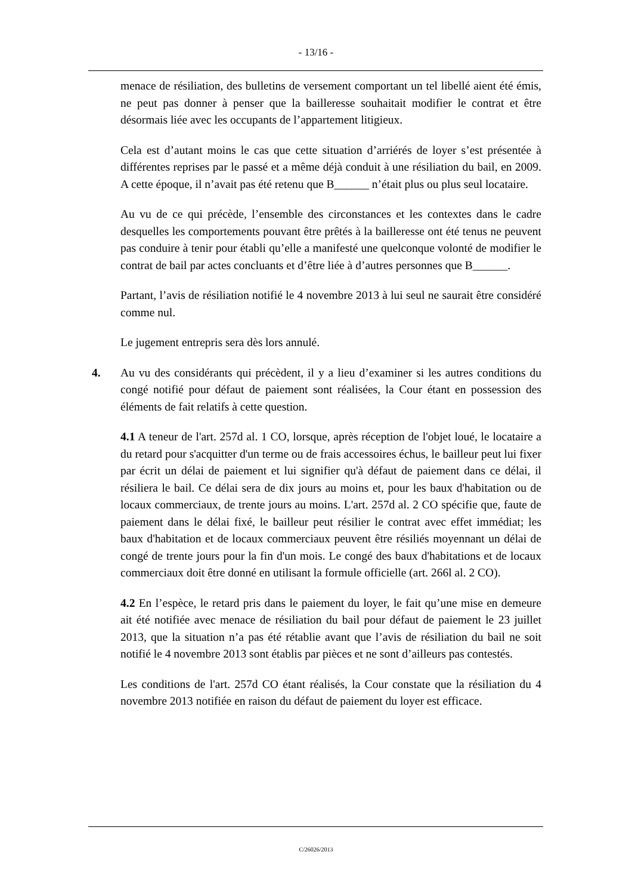- 13/16 -
menace de résiliation, des bulletins de versement comportant un tel libellé aient été émis, ne peut pas donner à penser que la bailleresse souhaitait modifier le contrat et être désormais liée avec les occupants de l’appartement litigieux.
Cela est d’autant moins le cas que cette situation d’arriérés de loyer s’est présentée à différentes reprises par le passé et a même déjà conduit à une résiliation du bail, en 2009. A cette époque, il n’avait pas été retenu que B______ n’était plus ou plus seul locataire.
Au vu de ce qui précède, l’ensemble des circonstances et les contextes dans le cadre desquelles les comportements pouvant être prêtés à la bailleresse ont été tenus ne peuvent pas conduire à tenir pour établi qu’elle a manifesté une quelconque volonté de modifier le contrat de bail par actes concluants et d’être liée à d’autres personnes que B______.
Partant, l’avis de résiliation notifié le 4 novembre 2013 à lui seul ne saurait être considéré comme nul.
Le jugement entrepris sera dès lors annulé.
4. Au vu des considérants qui précèdent, il y a lieu d’examiner si les autres conditions du congé notifié pour défaut de paiement sont réalisées, la Cour étant en possession des éléments de fait relatifs à cette question.
4.1 A teneur de l'art. 257d al. 1 CO, lorsque, après réception de l'objet loué, le locataire a du retard pour s'acquitter d'un terme ou de frais accessoires échus, le bailleur peut lui fixer par écrit un délai de paiement et lui signifier qu'à défaut de paiement dans ce délai, il résiliera le bail. Ce délai sera de dix jours au moins et, pour les baux d'habitation ou de locaux commerciaux, de trente jours au moins. L'art. 257d al. 2 CO spécifie que, faute de paiement dans le délai fixé, le bailleur peut résilier le contrat avec effet immédiat; les baux d'habitation et de locaux commerciaux peuvent être résiliés moyennant un délai de congé de trente jours pour la fin d'un mois. Le congé des baux d'habitations et de locaux commerciaux doit être donné en utilisant la formule officielle (art. 266l al. 2 CO).
4.2 En l’espèce, le retard pris dans le paiement du loyer, le fait qu’une mise en demeure ait été notifiée avec menace de résiliation du bail pour défaut de paiement le 23 juillet 2013, que la situation n’a pas été rétablie avant que l’avis de résiliation du bail ne soit notifié le 4 novembre 2013 sont établis par pièces et ne sont d’ailleurs pas contestés.
Les conditions de l'art. 257d CO étant réalisés, la Cour constate que la résiliation du 4 novembre 2013 notifiée en raison du défaut de paiement du loyer est efficace.
C/26026/2013